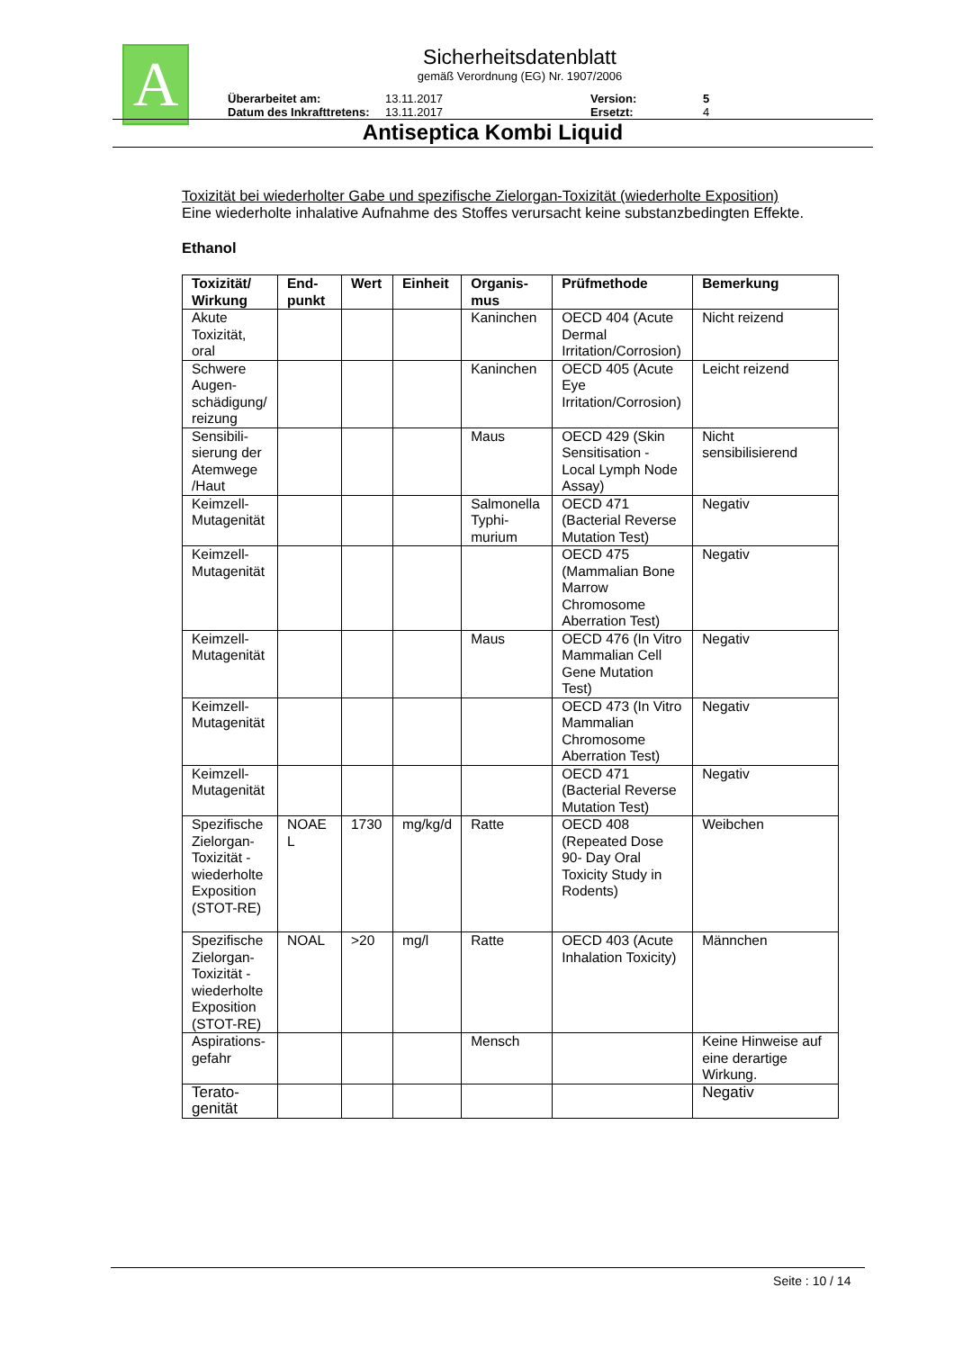A
Sicherheitsdatenblatt
gemäß Verordnung (EG) Nr. 1907/2006
Überarbeitet am: 13.11.2017 Version: 5
Datum des Inkrafttretens: 13.11.2017 Ersetzt: 4
Antiseptica Kombi Liquid
Toxizität bei wiederholter Gabe und spezifische Zielorgan-Toxizität (wiederholte Exposition)
Eine wiederholte inhalative Aufnahme des Stoffes verursacht keine substanzbedingten Effekte.
Ethanol
| Toxizität/ Wirkung | End-punkt | Wert | Einheit | Organis-mus | Prüfmethode | Bemerkung |
| --- | --- | --- | --- | --- | --- | --- |
| Akute Toxizität, oral | | | | Kaninchen | OECD 404 (Acute Dermal Irritation/Corrosion) | Nicht reizend |
| Schwere Augen-schädigung/ reizung | | | | Kaninchen | OECD 405 (Acute Eye Irritation/Corrosion) | Leicht reizend |
| Sensibili-sierung der Atemwege /Haut | | | | Maus | OECD 429 (Skin Sensitisation - Local Lymph Node Assay) | Nicht sensibilisierend |
| Keimzell-Mutagenität | | | | Salmonella Typhi-murium | OECD 471 (Bacterial Reverse Mutation Test) | Negativ |
| Keimzell-Mutagenität | | | | | OECD 475 (Mammalian Bone Marrow Chromosome Aberration Test) | Negativ |
| Keimzell-Mutagenität | | | | Maus | OECD 476 (In Vitro Mammalian Cell Gene Mutation Test) | Negativ |
| Keimzell-Mutagenität | | | | | OECD 473 (In Vitro Mammalian Chromosome Aberration Test) | Negativ |
| Keimzell-Mutagenität | | | | | OECD 471 (Bacterial Reverse Mutation Test) | Negativ |
| Spezifische Zielorgan-Toxizität - wiederholte Exposition (STOT-RE) | NOAE L | 1730 | mg/kg/d | Ratte | OECD 408 (Repeated Dose 90- Day Oral Toxicity Study in Rodents) | Weibchen |
| Spezifische Zielorgan-Toxizität - wiederholte Exposition (STOT-RE) | NOAL | >20 | mg/l | Ratte | OECD 403 (Acute Inhalation Toxicity) | Männchen |
| Aspirations-gefahr | | | | Mensch | | Keine Hinweise auf eine derartige Wirkung. |
| Terato-genität | | | | | | Negativ |
Seite : 10 / 14